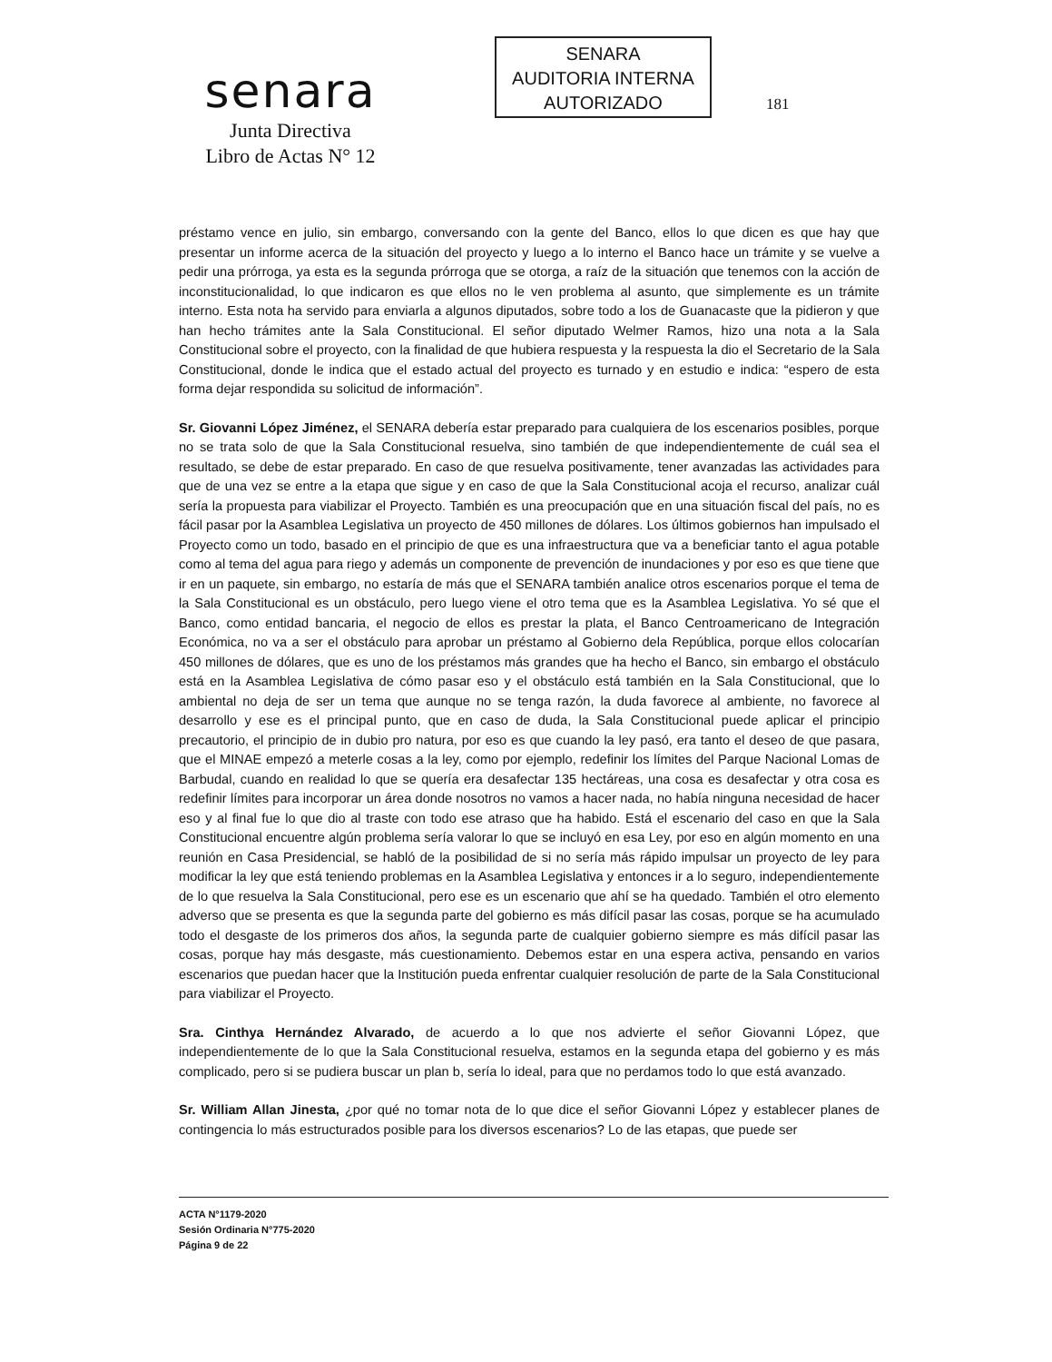senara
Junta Directiva
Libro de Actas N° 12
SENARA
AUDITORIA INTERNA
AUTORIZADO
181
préstamo vence en julio, sin embargo, conversando con la gente del Banco, ellos lo que dicen es que hay que presentar un informe acerca de la situación del proyecto y luego a lo interno el Banco hace un trámite y se vuelve a pedir una prórroga, ya esta es la segunda prórroga que se otorga, a raíz de la situación que tenemos con la acción de inconstitucionalidad, lo que indicaron es que ellos no le ven problema al asunto, que simplemente es un trámite interno. Esta nota ha servido para enviarla a algunos diputados, sobre todo a los de Guanacaste que la pidieron y que han hecho trámites ante la Sala Constitucional. El señor diputado Welmer Ramos, hizo una nota a la Sala Constitucional sobre el proyecto, con la finalidad de que hubiera respuesta y la respuesta la dio el Secretario de la Sala Constitucional, donde le indica que el estado actual del proyecto es turnado y en estudio e indica: “espero de esta forma dejar respondida su solicitud de información”.
Sr. Giovanni López Jiménez, el SENARA debería estar preparado para cualquiera de los escenarios posibles, porque no se trata solo de que la Sala Constitucional resuelva, sino también de que independientemente de cuál sea el resultado, se debe de estar preparado. En caso de que resuelva positivamente, tener avanzadas las actividades para que de una vez se entre a la etapa que sigue y en caso de que la Sala Constitucional acoja el recurso, analizar cuál sería la propuesta para viabilizar el Proyecto. También es una preocupación que en una situación fiscal del país, no es fácil pasar por la Asamblea Legislativa un proyecto de 450 millones de dólares. Los últimos gobiernos han impulsado el Proyecto como un todo, basado en el principio de que es una infraestructura que va a beneficiar tanto el agua potable como al tema del agua para riego y además un componente de prevención de inundaciones y por eso es que tiene que ir en un paquete, sin embargo, no estaría de más que el SENARA también analice otros escenarios porque el tema de la Sala Constitucional es un obstáculo, pero luego viene el otro tema que es la Asamblea Legislativa. Yo sé que el Banco, como entidad bancaria, el negocio de ellos es prestar la plata, el Banco Centroamericano de Integración Económica, no va a ser el obstáculo para aprobar un préstamo al Gobierno dela República, porque ellos colocarían 450 millones de dólares, que es uno de los préstamos más grandes que ha hecho el Banco, sin embargo el obstáculo está en la Asamblea Legislativa de cómo pasar eso y el obstáculo está también en la Sala Constitucional, que lo ambiental no deja de ser un tema que aunque no se tenga razón, la duda favorece al ambiente, no favorece al desarrollo y ese es el principal punto, que en caso de duda, la Sala Constitucional puede aplicar el principio precautorio, el principio de in dubio pro natura, por eso es que cuando la ley pasó, era tanto el deseo de que pasara, que el MINAE empezó a meterle cosas a la ley, como por ejemplo, redefinir los límites del Parque Nacional Lomas de Barbudal, cuando en realidad lo que se quería era desafectar 135 hectáreas, una cosa es desafectar y otra cosa es redefinir límites para incorporar un área donde nosotros no vamos a hacer nada, no había ninguna necesidad de hacer eso y al final fue lo que dio al traste con todo ese atraso que ha habido. Está el escenario del caso en que la Sala Constitucional encuentre algún problema sería valorar lo que se incluyó en esa Ley, por eso en algún momento en una reunión en Casa Presidencial, se habló de la posibilidad de si no sería más rápido impulsar un proyecto de ley para modificar la ley que está teniendo problemas en la Asamblea Legislativa y entonces ir a lo seguro, independientemente de lo que resuelva la Sala Constitucional, pero ese es un escenario que ahí se ha quedado. También el otro elemento adverso que se presenta es que la segunda parte del gobierno es más difícil pasar las cosas, porque se ha acumulado todo el desgaste de los primeros dos años, la segunda parte de cualquier gobierno siempre es más difícil pasar las cosas, porque hay más desgaste, más cuestionamiento. Debemos estar en una espera activa, pensando en varios escenarios que puedan hacer que la Institución pueda enfrentar cualquier resolución de parte de la Sala Constitucional para viabilizar el Proyecto.
Sra. Cinthya Hernández Alvarado, de acuerdo a lo que nos advierte el señor Giovanni López, que independientemente de lo que la Sala Constitucional resuelva, estamos en la segunda etapa del gobierno y es más complicado, pero si se pudiera buscar un plan b, sería lo ideal, para que no perdamos todo lo que está avanzado.
Sr. William Allan Jinesta, ¿por qué no tomar nota de lo que dice el señor Giovanni López y establecer planes de contingencia lo más estructurados posible para los diversos escenarios? Lo de las etapas, que puede ser
ACTA N°1179-2020
Sesión Ordinaria N°775-2020
Página 9 de 22